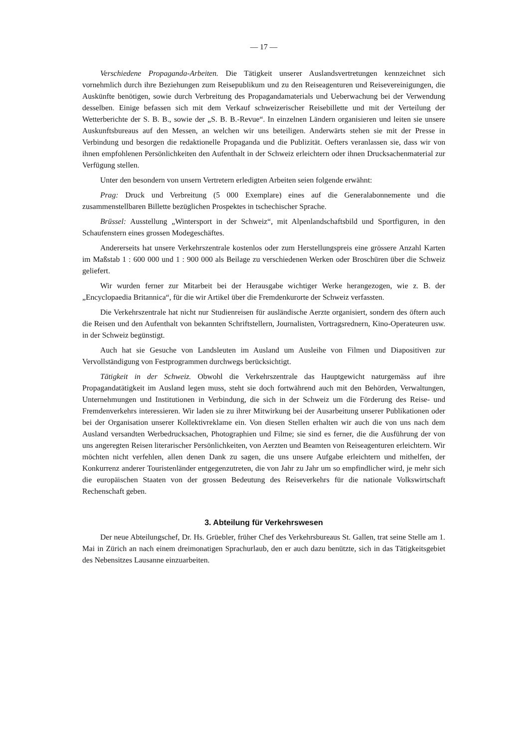— 17 —
Verschiedene Propaganda-Arbeiten. Die Tätigkeit unserer Auslandsvertretungen kennzeichnet sich vornehmlich durch ihre Beziehungen zum Reisepublikum und zu den Reiseagenturen und Reisevereinigungen, die Auskünfte benötigen, sowie durch Verbreitung des Propagandamaterials und Ueberwachung bei der Verwendung desselben. Einige befassen sich mit dem Verkauf schweizerischer Reisebillette und mit der Verteilung der Wetterberichte der S. B. B., sowie der „S. B. B.-Revue“. In einzelnen Ländern organisieren und leiten sie unsere Auskunftsbureaus auf den Messen, an welchen wir uns beteiligen. Anderwärts stehen sie mit der Presse in Verbindung und besorgen die redaktionelle Propaganda und die Publizität. Oefters veranlassen sie, dass wir von ihnen empfohlenen Persönlichkeiten den Aufenthalt in der Schweiz erleichtern oder ihnen Drucksachenmaterial zur Verfügung stellen.
Unter den besondern von unsern Vertretern erledigten Arbeiten seien folgende erwähnt:
Prag: Druck und Verbreitung (5 000 Exemplare) eines auf die Generalabonnemente und die zusammenstellbaren Billette bezüglichen Prospektes in tschechischer Sprache.
Brüssel: Ausstellung „Wintersport in der Schweiz“, mit Alpenlandschaftsbild und Sportfiguren, in den Schaufenstern eines grossen Modegeschäftes.
Andererseits hat unsere Verkehrszentrale kostenlos oder zum Herstellungspreis eine grössere Anzahl Karten im Maßstab 1 : 600 000 und 1 : 900 000 als Beilage zu verschiedenen Werken oder Broschüren über die Schweiz geliefert.
Wir wurden ferner zur Mitarbeit bei der Herausgabe wichtiger Werke herangezogen, wie z. B. der „Encyclopaedia Britannica“, für die wir Artikel über die Fremdenkurorte der Schweiz verfassten.
Die Verkehrszentrale hat nicht nur Studienreisen für ausländische Aerzte organisiert, sondern des öftern auch die Reisen und den Aufenthalt von bekannten Schriftstellern, Journalisten, Vortragsrednern, Kino-Operateuren usw. in der Schweiz begünstigt.
Auch hat sie Gesuche von Landsleuten im Ausland um Ausleihe von Filmen und Diapositiven zur Vervollständigung von Festprogrammen durchwegs berücksichtigt.
Tätigkeit in der Schweiz. Obwohl die Verkehrszentrale das Hauptgewicht naturgemäss auf ihre Propagandatätigkeit im Ausland legen muss, steht sie doch fortwährend auch mit den Behörden, Verwaltungen, Unternehmungen und Institutionen in Verbindung, die sich in der Schweiz um die Förderung des Reise- und Fremdenverkehrs interessieren. Wir laden sie zu ihrer Mitwirkung bei der Ausarbeitung unserer Publikationen oder bei der Organisation unserer Kollektivreklame ein. Von diesen Stellen erhalten wir auch die von uns nach dem Ausland versandten Werbedrucksachen, Photographien und Filme; sie sind es ferner, die die Ausführung der von uns angeregten Reisen literarischer Persönlichkeiten, von Aerzten und Beamten von Reiseagenturen erleichtern. Wir möchten nicht verfehlen, allen denen Dank zu sagen, die uns unsere Aufgabe erleichtern und mithelfen, der Konkurrenz anderer Touristenländer entgegenzutreten, die von Jahr zu Jahr um so empfindlicher wird, je mehr sich die europäischen Staaten von der grossen Bedeutung des Reiseverkehrs für die nationale Volkswirtschaft Rechenschaft geben.
3. Abteilung für Verkehrswesen
Der neue Abteilungschef, Dr. Hs. Grüebler, früher Chef des Verkehrsbureaus St. Gallen, trat seine Stelle am 1. Mai in Zürich an nach einem dreimonatigen Sprachurlaub, den er auch dazu benützte, sich in das Tätigkeitsgebiet des Nebensitzes Lausanne einzuarbeiten.